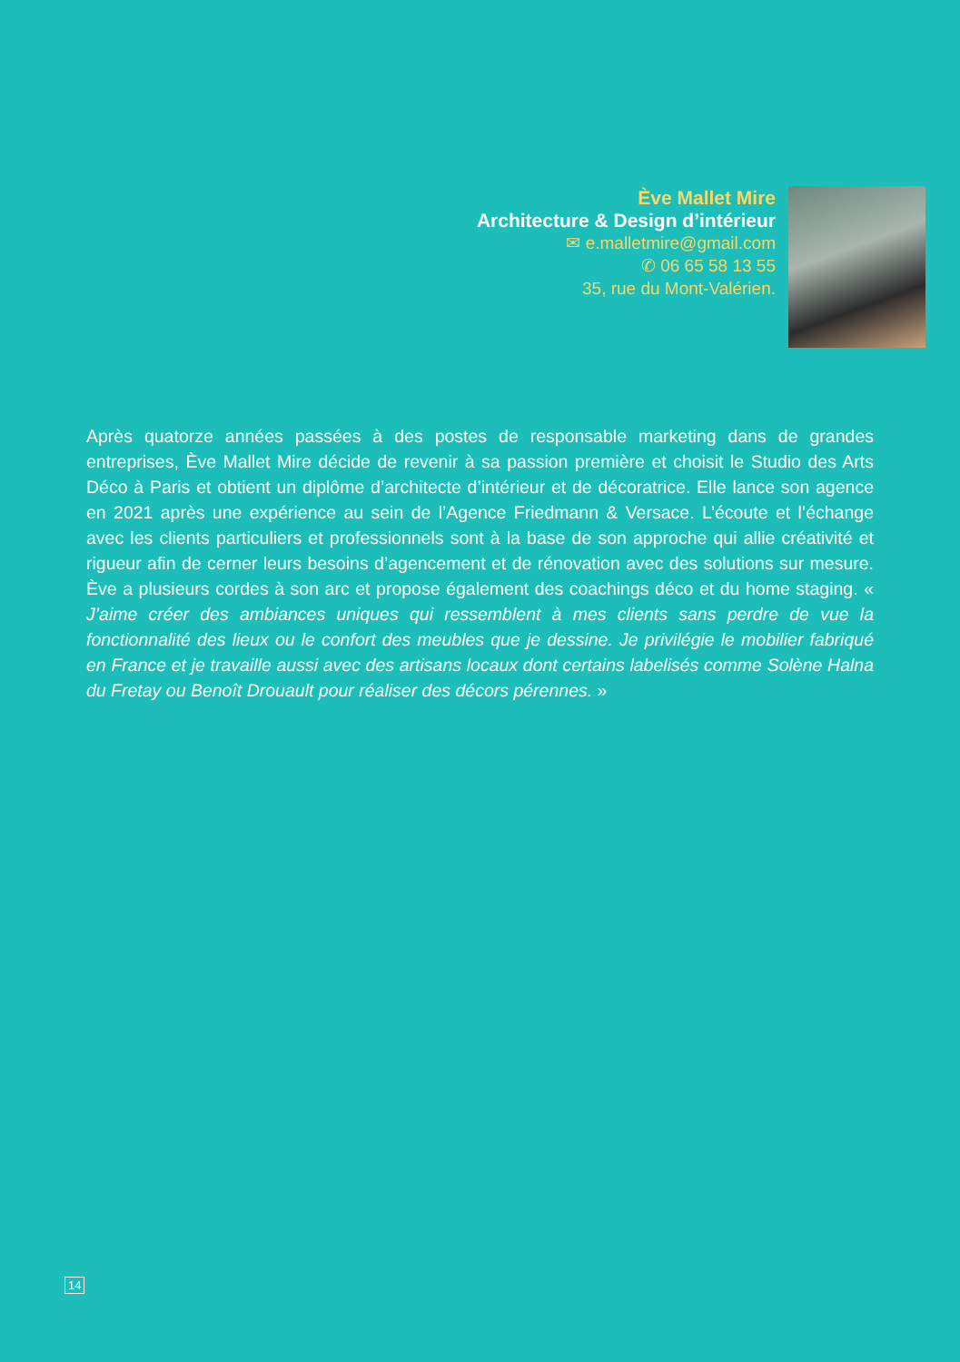Ève Mallet Mire
Architecture & Design d’intérieur
✉ e.malletmire@gmail.com
✆ 06 65 58 13 55
35, rue du Mont-Valérien.
Après quatorze années passées à des postes de responsable marketing dans de grandes entreprises, Ève Mallet Mire décide de revenir à sa passion première et choisit le Studio des Arts Déco à Paris et obtient un diplôme d’architecte d’intérieur et de décoratrice. Elle lance son agence en 2021 après une expérience au sein de l’Agence Friedmann & Versace. L’écoute et l’échange avec les clients particuliers et professionnels sont à la base de son approche qui allie créativité et rigueur afin de cerner leurs besoins d’agencement et de rénovation avec des solutions sur mesure. Ève a plusieurs cordes à son arc et propose également des coachings déco et du home staging. « J’aime créer des ambiances uniques qui ressemblent à mes clients sans perdre de vue la fonctionnalité des lieux ou le confort des meubles que je dessine. Je privilégie le mobilier fabriqué en France et je travaille aussi avec des artisans locaux dont certains labelisés comme Solène Halna du Fretay ou Benoît Drouault pour réaliser des décors pérennes. »
14